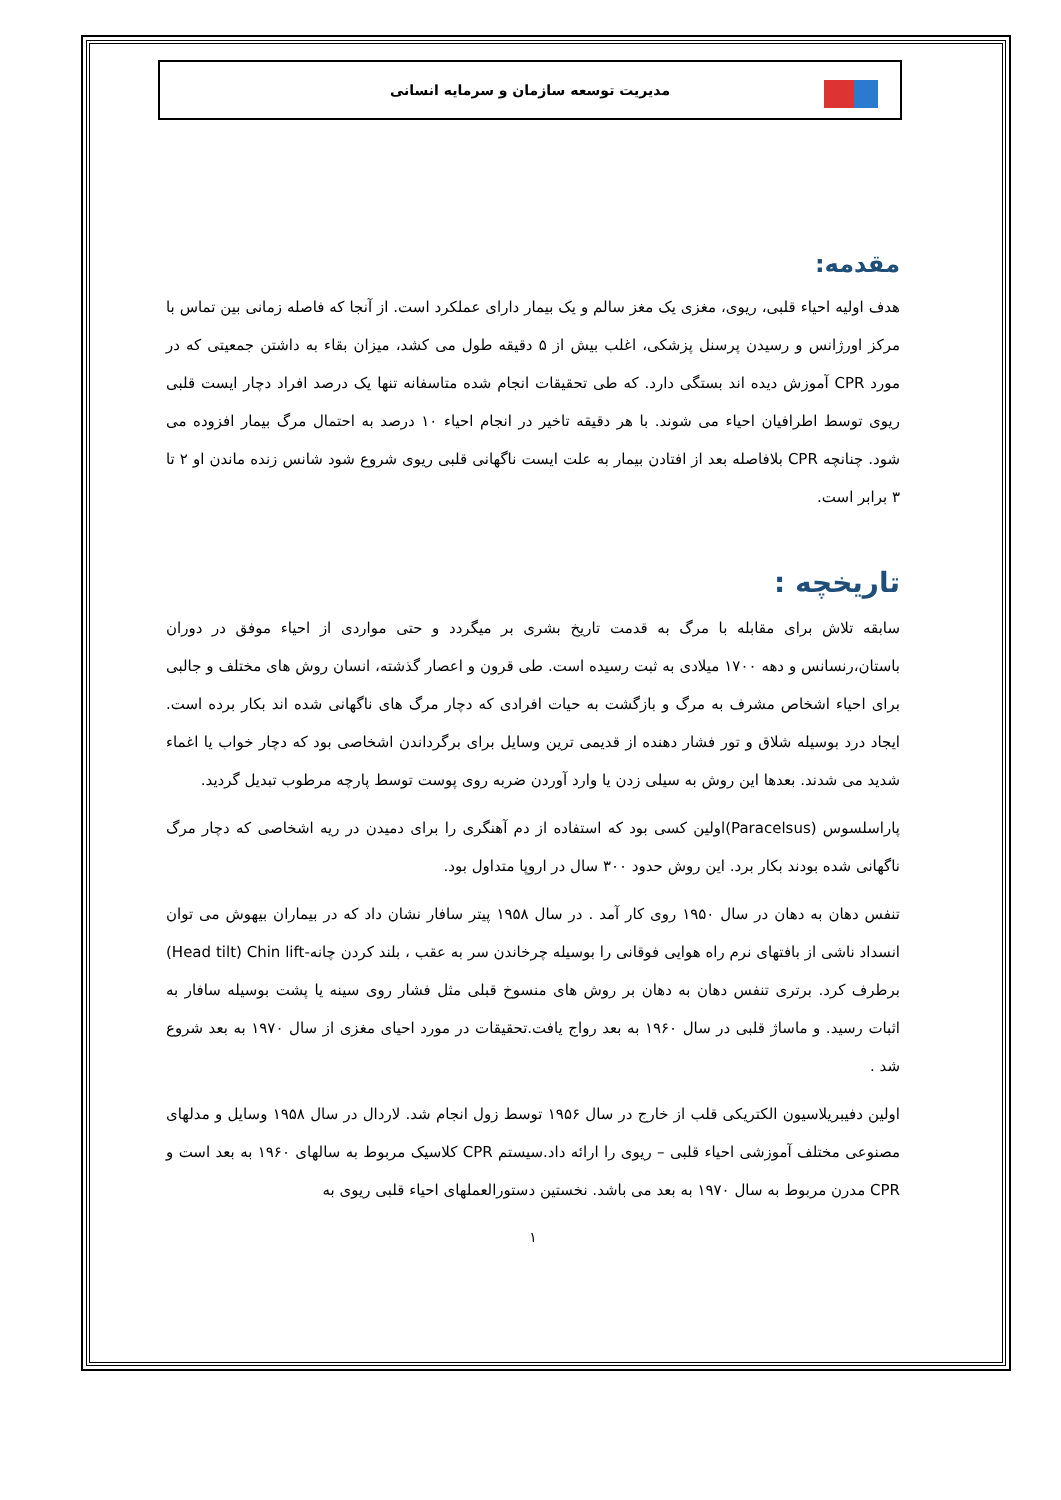مدیریت توسعه سازمان و سرمایه انسانی
مقدمه:
هدف اولیه احیاء قلبی، ریوی، مغزی یک مغز سالم و یک بیمار دارای عملکرد است. از آنجا که فاصله زمانی بین تماس با مرکز اورژانس و رسیدن پرسنل پزشکی، اغلب بیش از ۵ دقیقه طول می کشد، میزان بقاء به داشتن جمعیتی که در مورد CPR آموزش دیده اند بستگی دارد. که طی تحقیقات انجام شده متاسفانه تنها یک درصد افراد دچار ایست قلبی ریوی توسط اطرافیان احیاء می شوند. با هر دقیقه تاخیر در انجام احیاء ۱۰ درصد به احتمال مرگ بیمار افزوده می شود. چنانچه CPR بلافاصله بعد از افتادن بیمار به علت ایست ناگهانی قلبی ریوی شروع شود شانس زنده ماندن او ۲ تا ۳ برابر است.
تاریخچه :
سابقه تلاش برای مقابله با مرگ به قدمت تاریخ بشری بر میگردد و حتی مواردی از احیاء موفق در دوران باستان،رنسانس و دهه ۱۷۰۰ میلادی به ثبت رسیده است. طی قرون و اعصار گذشته، انسان روش های مختلف و جالبی برای احیاء اشخاص مشرف به مرگ و بازگشت به حیات افرادی که دچار مرگ های ناگهانی شده اند بکار برده است. ایجاد درد بوسیله شلاق و تور فشار دهنده از قدیمی ترین وسایل برای برگرداندن اشخاصی بود که دچار خواب یا اغماء شدید می شدند. بعدها این روش به سیلی زدن یا وارد آوردن ضربه روی پوست توسط پارچه مرطوب تبدیل گردید.
پاراسلسوس (Paracelsus)اولین کسی بود که استفاده از دم آهنگری را برای دمیدن در ریه اشخاصی که دچار مرگ ناگهانی شده بودند بکار برد. این روش حدود ۳۰۰ سال در اروپا متداول بود.
تنفس دهان به دهان در سال ۱۹۵۰ روی کار آمد . در سال ۱۹۵۸ پیتر سافار نشان داد که در بیماران بیهوش می توان انسداد ناشی از بافتهای نرم راه هوایی فوقانی را بوسیله چرخاندن سر به عقب ، بلند کردن چانه-Head tilt) Chin lift) برطرف کرد. برتری تنفس دهان به دهان بر روش های منسوخ قبلی مثل فشار روی سینه یا پشت بوسیله سافار به اثبات رسید. و ماساژ قلبی در سال ۱۹۶۰ به بعد رواج یافت.تحقیقات در مورد احیای مغزی از سال ۱۹۷۰ به بعد شروع شد .
اولین دفیبریلاسیون الکتریکی قلب از خارج در سال ۱۹۵۶ توسط زول انجام شد. لاردال در سال ۱۹۵۸ وسایل و مدلهای مصنوعی مختلف آموزشی احیاء قلبی – ریوی را ارائه داد.سیستم CPR کلاسیک مربوط به سالهای ۱۹۶۰ به بعد است و CPR مدرن مربوط به سال ۱۹۷۰ به بعد می باشد. نخستین دستورالعملهای احیاء قلبی ریوی به
۱